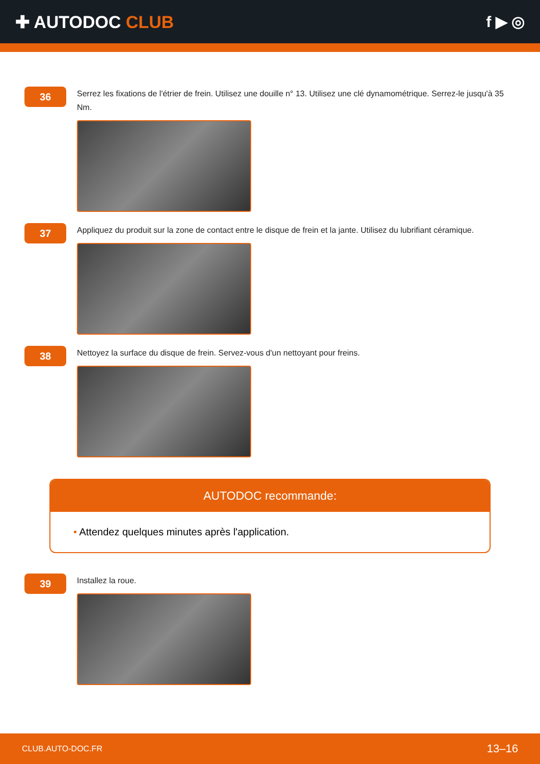✚ AUTODOC CLUB f ▶ ◎
36
Serrez les fixations de l'étrier de frein. Utilisez une douille n° 13. Utilisez une clé dynamométrique. Serrez-le jusqu'à 35 Nm.
37
Appliquez du produit sur la zone de contact entre le disque de frein et la jante. Utilisez du lubrifiant céramique.
38
Nettoyez la surface du disque de frein. Servez-vous d'un nettoyant pour freins.
AUTODOC recommande:
• Attendez quelques minutes après l'application.
39
Installez la roue.
CLUB.AUTO-DOC.FR
13–16